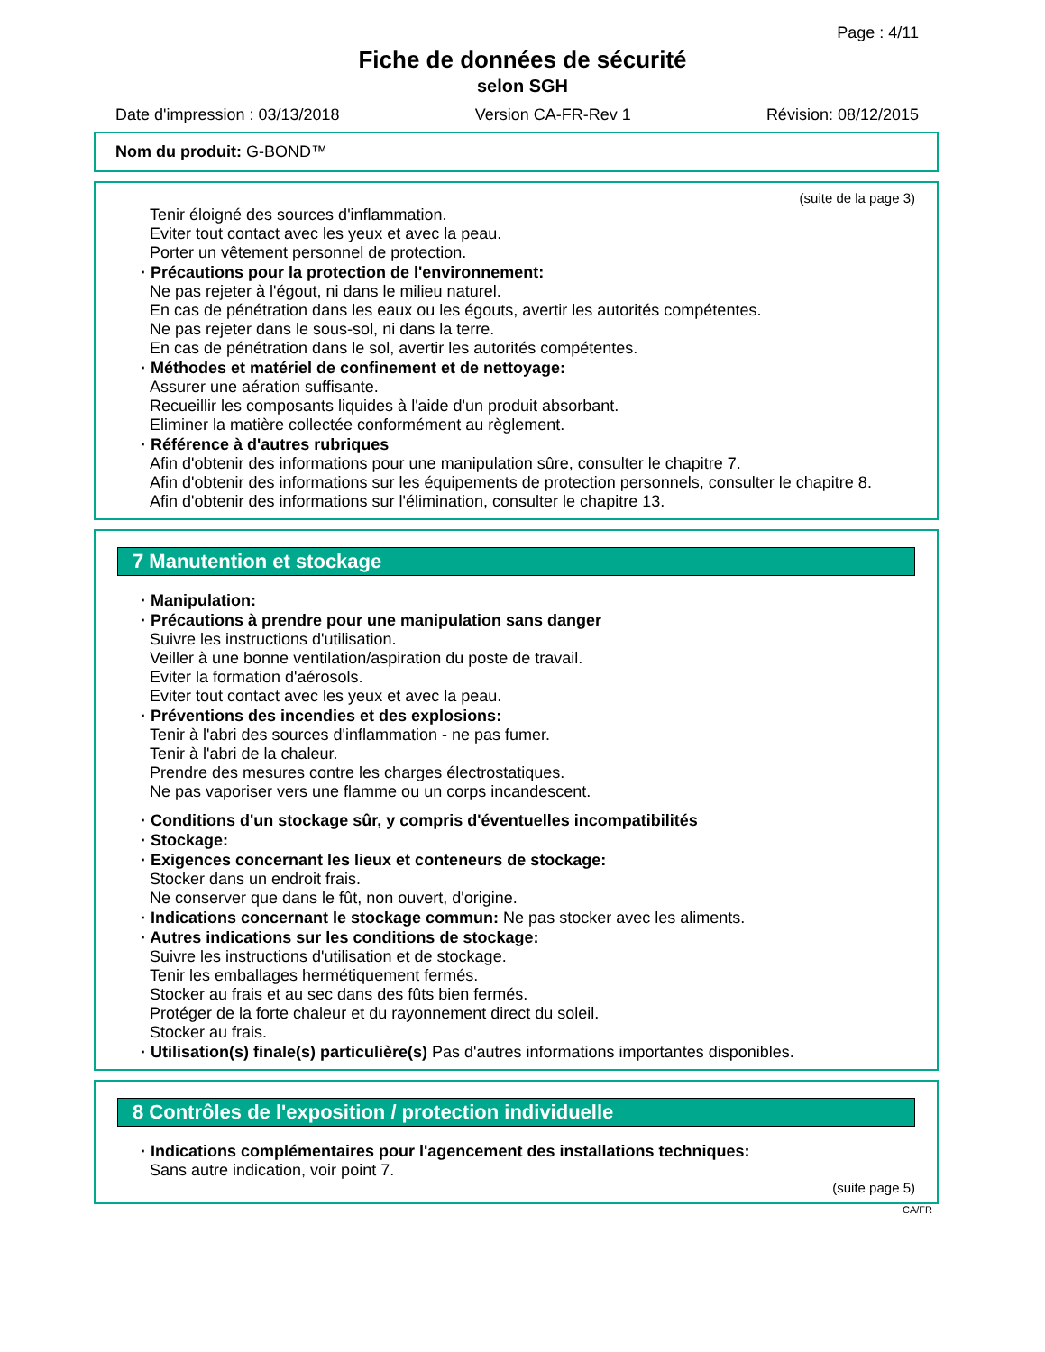Page : 4/11
Fiche de données de sécurité
selon SGH
Date d'impression : 03/13/2018 Version CA-FR-Rev 1 Révision: 08/12/2015
Nom du produit: G-BOND™
(suite de la page 3)
Tenir éloigné des sources d'inflammation.
Eviter tout contact avec les yeux et avec la peau.
Porter un vêtement personnel de protection.
· Précautions pour la protection de l'environnement:
Ne pas rejeter à l'égout, ni dans le milieu naturel.
En cas de pénétration dans les eaux ou les égouts, avertir les autorités compétentes.
Ne pas rejeter dans le sous-sol, ni dans la terre.
En cas de pénétration dans le sol, avertir les autorités compétentes.
· Méthodes et matériel de confinement et de nettoyage:
Assurer une aération suffisante.
Recueillir les composants liquides à l'aide d'un produit absorbant.
Eliminer la matière collectée conformément au règlement.
· Référence à d'autres rubriques
Afin d'obtenir des informations pour une manipulation sûre, consulter le chapitre 7.
Afin d'obtenir des informations sur les équipements de protection personnels, consulter le chapitre 8.
Afin d'obtenir des informations sur l'élimination, consulter le chapitre 13.
7 Manutention et stockage
· Manipulation:
· Précautions à prendre pour une manipulation sans danger
Suivre les instructions d'utilisation.
Veiller à une bonne ventilation/aspiration du poste de travail.
Eviter la formation d'aérosols.
Eviter tout contact avec les yeux et avec la peau.
· Préventions des incendies et des explosions:
Tenir à l'abri des sources d'inflammation - ne pas fumer.
Tenir à l'abri de la chaleur.
Prendre des mesures contre les charges électrostatiques.
Ne pas vaporiser vers une flamme ou un corps incandescent.
· Conditions d'un stockage sûr, y compris d'éventuelles incompatibilités
· Stockage:
· Exigences concernant les lieux et conteneurs de stockage:
Stocker dans un endroit frais.
Ne conserver que dans le fût, non ouvert, d'origine.
· Indications concernant le stockage commun: Ne pas stocker avec les aliments.
· Autres indications sur les conditions de stockage:
Suivre les instructions d'utilisation et de stockage.
Tenir les emballages hermétiquement fermés.
Stocker au frais et au sec dans des fûts bien fermés.
Protéger de la forte chaleur et du rayonnement direct du soleil.
Stocker au frais.
· Utilisation(s) finale(s) particulière(s) Pas d'autres informations importantes disponibles.
8 Contrôles de l'exposition / protection individuelle
· Indications complémentaires pour l'agencement des installations techniques:
Sans autre indication, voir point 7.
(suite page 5)
CA/FR